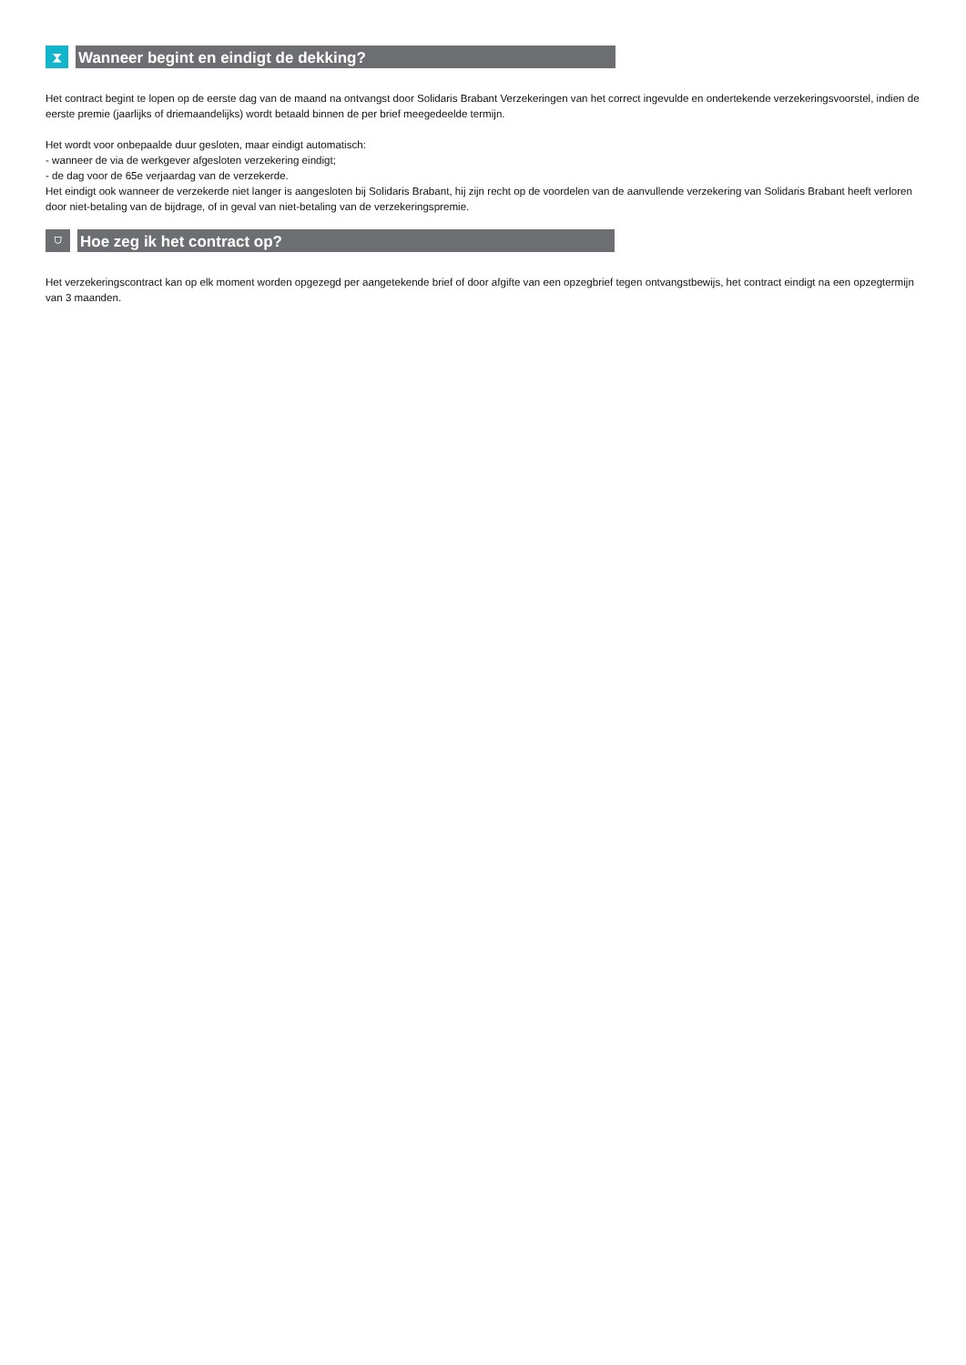⧗
Wanneer begint en eindigt de dekking?
Het contract begint te lopen op de eerste dag van de maand na ontvangst door Solidaris Brabant Verzekeringen van het correct ingevulde en ondertekende verzekeringsvoorstel, indien de eerste premie (jaarlijks of driemaandelijks) wordt betaald binnen de per brief meegedeelde termijn.
Het wordt voor onbepaalde duur gesloten, maar eindigt automatisch:
- wanneer de via de werkgever afgesloten verzekering eindigt;
- de dag voor de 65e verjaardag van de verzekerde.
Het eindigt ook wanneer de verzekerde niet langer is aangesloten bij Solidaris Brabant, hij zijn recht op de voordelen van de aanvullende verzekering van Solidaris Brabant heeft verloren door niet-betaling van de bijdrage, of in geval van niet-betaling van de verzekeringspremie.
⛉
Hoe zeg ik het contract op?
Het verzekeringscontract kan op elk moment worden opgezegd per aangetekende brief of door afgifte van een opzegbrief tegen ontvangstbewijs, het contract eindigt na een opzegtermijn van 3 maanden.